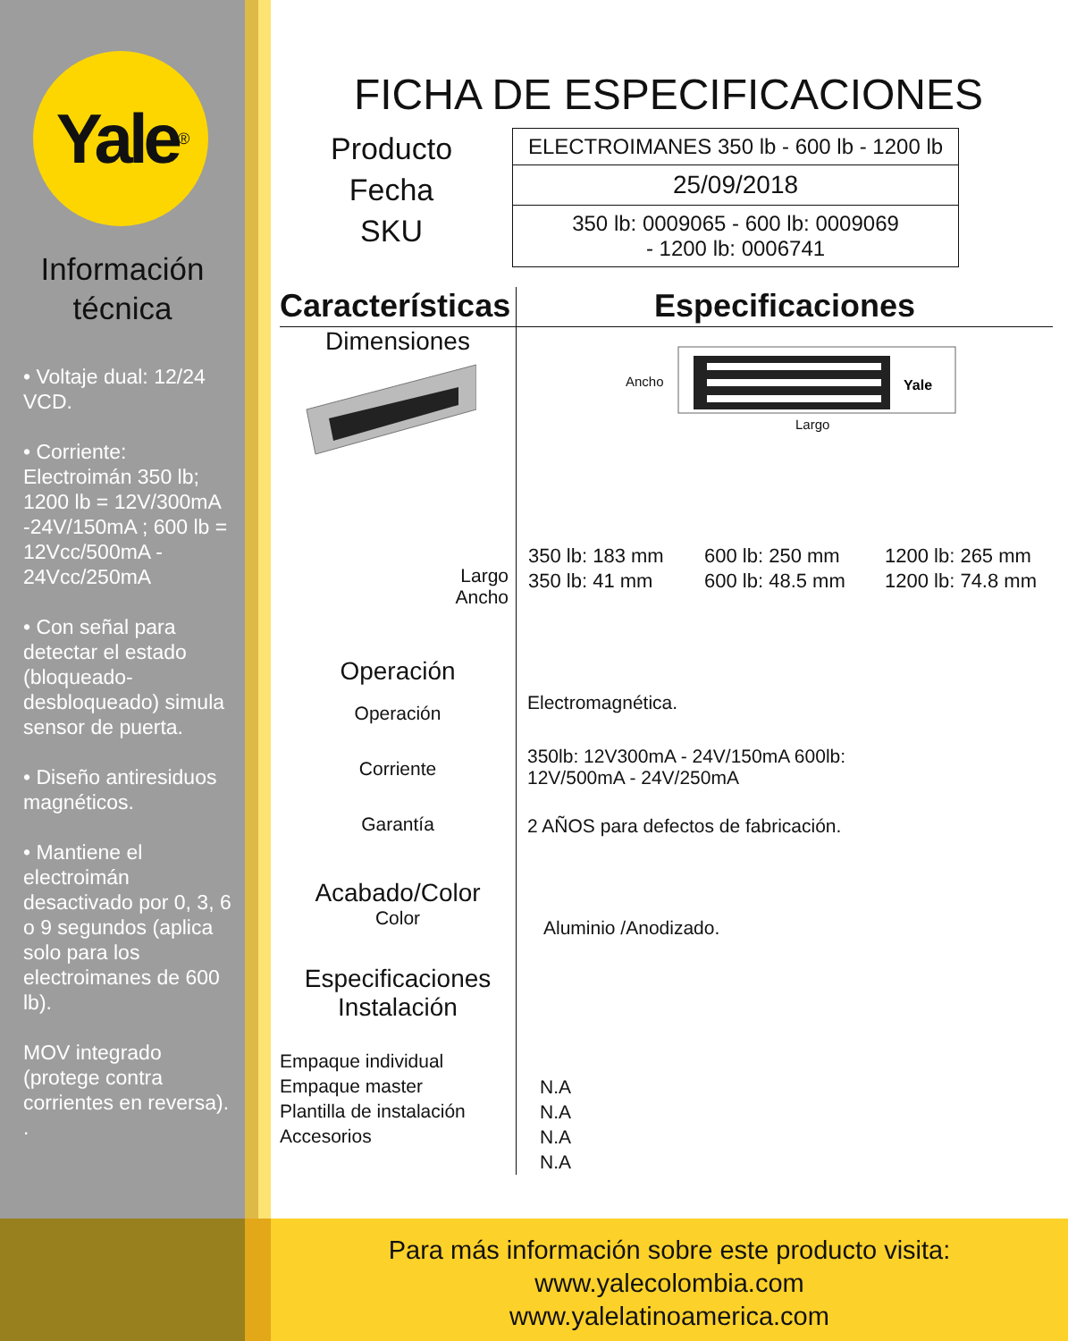Yale<sup>®</sup>
Información
técnica
• Voltaje dual: 12/24 VCD.
• Corriente: Electroimán 350 lb; 1200 lb = 12V/300mA -24V/150mA ; 600 lb = 12Vcc/500mA - 24Vcc/250mA
• Con señal para detectar el estado (bloqueado-desbloqueado) simula sensor de puerta.
• Diseño antiresiduos magnéticos.
• Mantiene el electroimán desactivado por 0, 3, 6 o 9 segundos (aplica solo para los electroimanes de 600 lb).
MOV integrado (protege contra corrientes en reversa).
.
FICHA DE ESPECIFICACIONES
Producto
Fecha
SKU
| ELECTROIMANES 350 lb - 600 lb - 1200 lb |
| 25/09/2018 |
| 350 lb: 0009065 - 600 lb: 0009069 - 1200 lb: 0006741 |
Características
Dimensiones
Largo
Ancho
Operación
Operación
Corriente
Garantía
Acabado/Color
Color
Especificaciones
Instalación
Empaque individual
Empaque master
Plantilla de instalación
Accesorios
Especificaciones
Ancho
Yale
Largo
| 350 lb: 183 mm | 600 lb: 250 mm | 1200 lb: 265 mm |
| 350 lb: 41 mm | 600 lb: 48.5 mm | 1200 lb: 74.8 mm |
Electromagnética.
350lb: 12V300mA - 24V/150mA 600lb:
12V/500mA - 24V/250mA
2 AÑOS para defectos de fabricación.
Aluminio /Anodizado.
N.A
N.A
N.A
N.A
Para más información sobre este producto visita:
www.yalecolombia.com
www.yalelatinoamerica.com